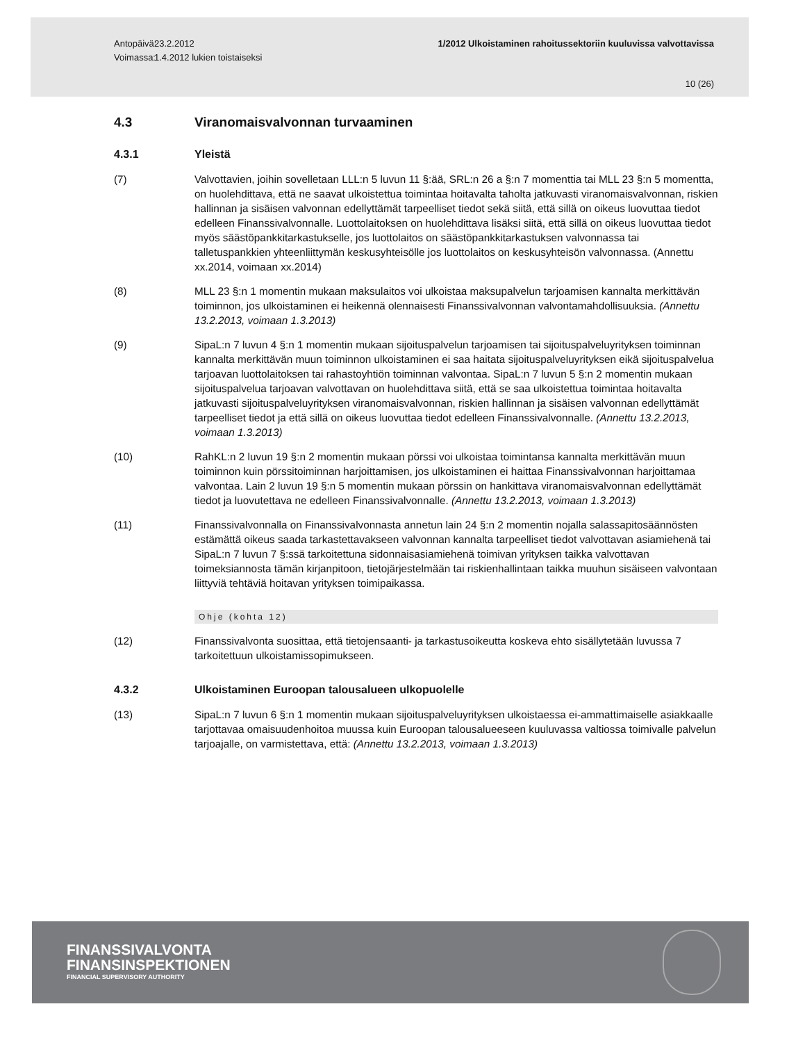Antopäivä:
Voimassa:
23.2.2012
1.4.2012 lukien toistaiseksi
1/2012 Ulkoistaminen rahoitussektoriin kuuluvissa valvottavissa
10 (26)
4.3 Viranomaisvalvonnan turvaaminen
4.3.1 Yleistä
(7) Valvottavien, joihin sovelletaan LLL:n 5 luvun 11 §:ää, SRL:n 26 a §:n 7 momenttia tai MLL 23 §:n 5 momentta, on huolehdittava, että ne saavat ulkoistettua toimintaa hoitavalta taholta jatkuvasti viranomaisvalvonnan, riskien hallinnan ja sisäisen valvonnan edellyttämät tarpeelliset tiedot sekä siitä, että sillä on oikeus luovuttaa tiedot edelleen Finanssivalvonnalle. Luottolaitoksen on huolehdittava lisäksi siitä, että sillä on oikeus luovuttaa tiedot myös säästöpankkitarkastukselle, jos luottolaitos on säästöpankkitarkastuksen valvonnassa tai talletuspankkien yhteenliittymän keskusyhteisölle jos luottolaitos on keskusyhteisön valvonnassa. (Annettu xx.2014, voimaan xx.2014)
(8) MLL 23 §:n 1 momentin mukaan maksulaitos voi ulkoistaa maksupalvelun tarjoamisen kannalta merkittävän toiminnon, jos ulkoistaminen ei heikennä olennaisesti Finanssivalvonnan valvontamahdollisuuksia. (Annettu 13.2.2013, voimaan 1.3.2013)
(9) SipaL:n 7 luvun 4 §:n 1 momentin mukaan sijoituspalvelun tarjoamisen tai sijoituspalveluyrityksen toiminnan kannalta merkittävän muun toiminnon ulkoistaminen ei saa haitata sijoituspalveluyrityksen eikä sijoituspalvelua tarjoavan luottolaitoksen tai rahastoyhtiön toiminnan valvontaa. SipaL:n 7 luvun 5 §:n 2 momentin mukaan sijoituspalvelua tarjoavan valvottavan on huolehdittava siitä, että se saa ulkoistettua toimintaa hoitavalta jatkuvasti sijoituspalveluyrityksen viranomaisvalvonnan, riskien hallinnan ja sisäisen valvonnan edellyttämät tarpeelliset tiedot ja että sillä on oikeus luovuttaa tiedot edelleen Finanssivalvonnalle. (Annettu 13.2.2013, voimaan 1.3.2013)
(10) RahKL:n 2 luvun 19 §:n 2 momentin mukaan pörssi voi ulkoistaa toimintansa kannalta merkittävän muun toiminnon kuin pörssitoiminnan harjoittamisen, jos ulkoistaminen ei haittaa Finanssivalvonnan harjoittamaa valvontaa. Lain 2 luvun 19 §:n 5 momentin mukaan pörssin on hankittava viranomaisvalvonnan edellyttämät tiedot ja luovutettava ne edelleen Finanssivalvonnalle. (Annettu 13.2.2013, voimaan 1.3.2013)
(11) Finanssivalvonnalla on Finanssivalvonnasta annetun lain 24 §:n 2 momentin nojalla salassapitosäännösten estämättä oikeus saada tarkastettavakseen valvonnan kannalta tarpeelliset tiedot valvottavan asiamiehenä tai SipaL:n 7 luvun 7 §:ssä tarkoitettuna sidonnaisasiamiehenä toimivan yrityksen taikka valvottavan toimeksiannosta tämän kirjanpitoon, tietojärjestelmään tai riskienhallintaan taikka muuhun sisäiseen valvontaan liittyviä tehtäviä hoitavan yrityksen toimipaikassa.
Ohje (kohta 12)
(12) Finanssivalvonta suosittaa, että tietojensaanti- ja tarkastusoikeutta koskeva ehto sisällytetään luvussa 7 tarkoitettuun ulkoistamissopimukseen.
4.3.2 Ulkoistaminen Euroopan talousalueen ulkopuolelle
(13) SipaL:n 7 luvun 6 §:n 1 momentin mukaan sijoituspalveluyrityksen ulkoistaessa ei-ammattimaiselle asiakkaalle tarjottavaa omaisuudenhoitoa muussa kuin Euroopan talousalueeseen kuuluvassa valtiossa toimivalle palvelun tarjoajalle, on varmistettava, että: (Annettu 13.2.2013, voimaan 1.3.2013)
FINANSSIVALVONTA
FINANSINSPEKTIONEN
FINANCIAL SUPERVISORY AUTHORITY